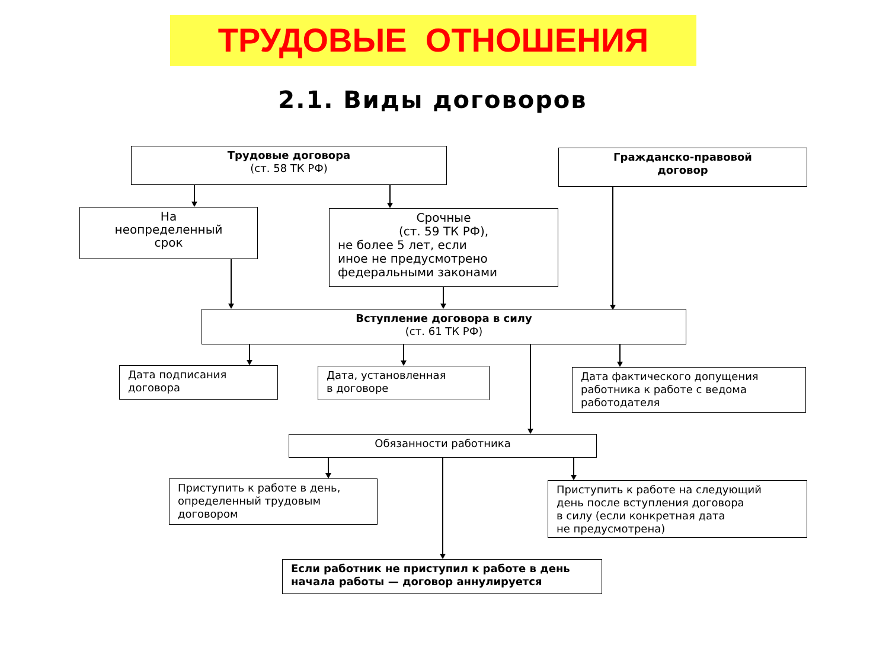ТРУДОВЫЕ ОТНОШЕНИЯ
2.1. Виды договоров
Трудовые договора
(ст. 58 ТК РФ)
Гражданско-правовой
договор
На
неопределенный
срок
Срочные
(ст. 59 ТК РФ),
не более 5 лет, если
иное не предусмотрено
федеральными законами
Вступление договора в силу
(ст. 61 ТК РФ)
Дата подписания
договора
Дата, установленная
в договоре
Дата фактического допущения
работника к работе с ведома
работодателя
Обязанности работника
Приступить к работе в день,
определенный трудовым
договором
Приступить к работе на следующий
день после вступления договора
в силу (если конкретная дата
не предусмотрена)
Если работник не приступил к работе в день
начала работы — договор аннулируется